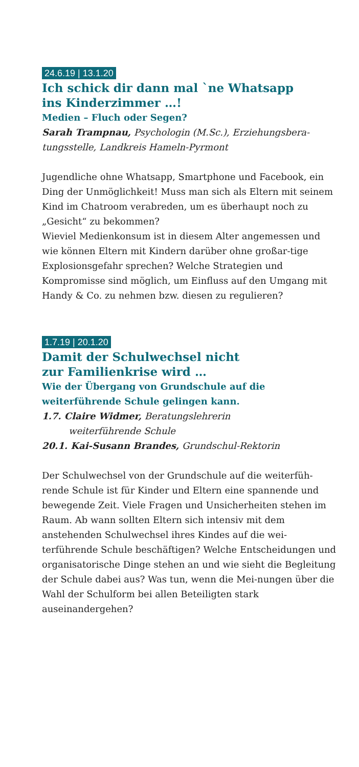24.6.19 | 13.1.20
Ich schick dir dann mal `ne Whatsapp
ins Kinderzimmer …!
Medien – Fluch oder Segen?
Sarah Trampnau, Psychologin (M.Sc.), Erziehungsbera-
tungsstelle, Landkreis Hameln-Pyrmont
Jugendliche ohne Whatsapp, Smartphone und Facebook, ein Ding der Unmöglichkeit! Muss man sich als Eltern mit seinem Kind im Chatroom verabreden, um es überhaupt noch zu „Gesicht“ zu bekommen?
Wieviel Medienkonsum ist in diesem Alter angemessen und wie können Eltern mit Kindern darüber ohne großar-tige Explosionsgefahr sprechen? Welche Strategien und Kompromisse sind möglich, um Einfluss auf den Umgang mit Handy & Co. zu nehmen bzw. diesen zu regulieren?
1.7.19 | 20.1.20
Damit der Schulwechsel nicht
zur Familienkrise wird …
Wie der Übergang von Grundschule auf die
weiterführende Schule gelingen kann.
1.7. Claire Widmer, Beratungslehrerin
weiterführende Schule
20.1. Kai-Susann Brandes, Grundschul-Rektorin
Der Schulwechsel von der Grundschule auf die weiterfüh-rende Schule ist für Kinder und Eltern eine spannende und bewegende Zeit. Viele Fragen und Unsicherheiten stehen im Raum. Ab wann sollten Eltern sich intensiv mit dem anstehenden Schulwechsel ihres Kindes auf die wei-terführende Schule beschäftigen? Welche Entscheidungen und organisatorische Dinge stehen an und wie sieht die Begleitung der Schule dabei aus? Was tun, wenn die Mei-nungen über die Wahl der Schulform bei allen Beteiligten stark auseinandergehen?